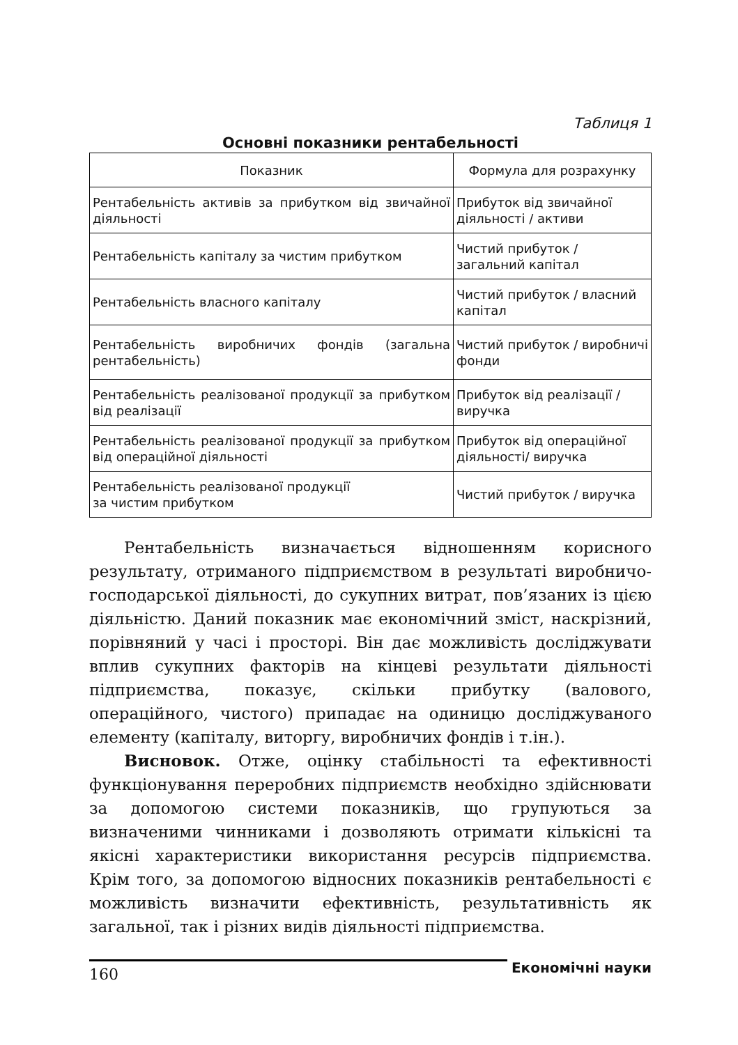Таблиця 1
Основні показники рентабельності
| Показник | Формула для розрахунку |
| --- | --- |
| Рентабельність активів за прибутком від звичайної діяльності | Прибуток від звичайної діяльності / активи |
| Рентабельність капіталу за чистим прибутком | Чистий прибуток / загальний капітал |
| Рентабельність власного капіталу | Чистий прибуток / власний капітал |
| Рентабельність виробничих фондів (загальна рентабельність) | Чистий прибуток / виробничі фонди |
| Рентабельність реалізованої продукції за прибутком від реалізації | Прибуток від реалізації / виручка |
| Рентабельність реалізованої продукції за прибутком від операційної діяльності | Прибуток від операційної діяльності/ виручка |
| Рентабельність реалізованої продукції за чистим прибутком | Чистий прибуток / виручка |
Рентабельність визначається відношенням корисного результату, отриманого підприємством в результаті виробничо-господарської діяльності, до сукупних витрат, пов’язаних із цією діяльністю. Даний показник має економічний зміст, наскрізний, порівняний у часі і просторі. Він дає можливість досліджувати вплив сукупних факторів на кінцеві результати діяльності підприємства, показує, скільки прибутку (валового, операційного, чистого) припадає на одиницю досліджуваного елементу (капіталу, виторгу, виробничих фондів і т.ін.).
Висновок. Отже, оцінку стабільності та ефективності функціонування переробних підприємств необхідно здійснювати за допомогою системи показників, що групуються за визначеними чинниками і дозволяють отримати кількісні та якісні характеристики використання ресурсів підприємства. Крім того, за допомогою відносних показників рентабельності є можливість визначити ефективність, результативність як загальної, так і різних видів діяльності підприємства.
160
Економічні науки